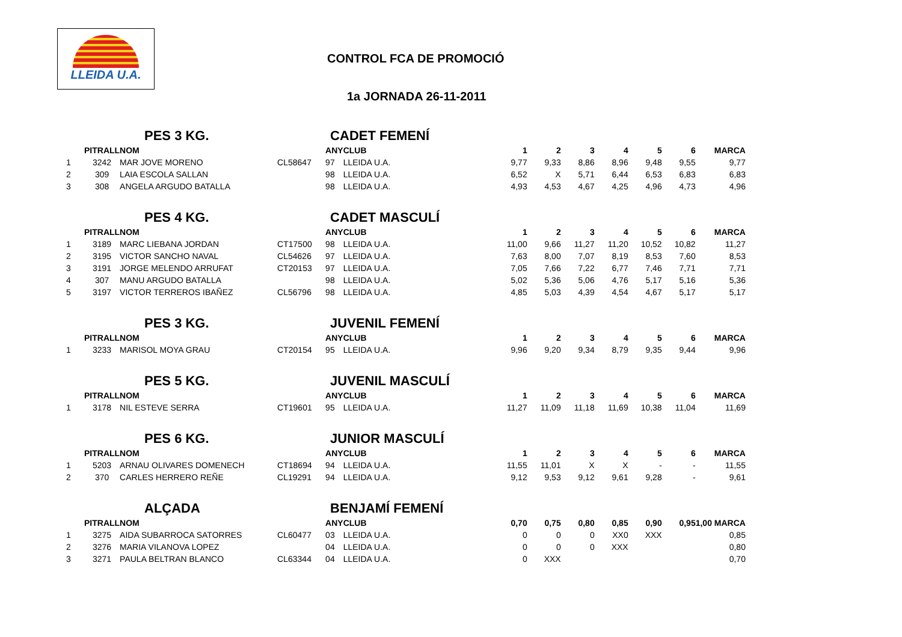LLEIDA U.A.
CONTROL FCA DE PROMOCIÓ
1a JORNADA 26-11-2011
| | PES 3 KG. | | | CADET FEMENÍ | | | | | | | | |
| | PITRALL | NOM | | ANY | CLUB | 1 | 2 | 3 | 4 | 5 | 6 | MARCA |
| 1 | 3242 | MAR JOVE MORENO | CL58647 | 97 | LLEIDA U.A. | 9,77 | 9,33 | 8,86 | 8,96 | 9,48 | 9,55 | 9,77 |
| 2 | 309 | LAIA ESCOLA SALLAN | | 98 | LLEIDA U.A. | 6,52 | X | 5,71 | 6,44 | 6,53 | 6,83 | 6,83 |
| 3 | 308 | ANGELA ARGUDO BATALLA | | 98 | LLEIDA U.A. | 4,93 | 4,53 | 4,67 | 4,25 | 4,96 | 4,73 | 4,96 |
| | PES 4 KG. | | | CADET MASCULÍ | | | | | | | | |
| | PITRALL | NOM | | ANY | CLUB | 1 | 2 | 3 | 4 | 5 | 6 | MARCA |
| 1 | 3189 | MARC LIEBANA JORDAN | CT17500 | 98 | LLEIDA U.A. | 11,00 | 9,66 | 11,27 | 11,20 | 10,52 | 10,82 | 11,27 |
| 2 | 3195 | VICTOR SANCHO NAVAL | CL54626 | 97 | LLEIDA U.A. | 7,63 | 8,00 | 7,07 | 8,19 | 8,53 | 7,60 | 8,53 |
| 3 | 3191 | JORGE MELENDO ARRUFAT | CT20153 | 97 | LLEIDA U.A. | 7,05 | 7,66 | 7,22 | 6,77 | 7,46 | 7,71 | 7,71 |
| 4 | 307 | MANU ARGUDO BATALLA | | 98 | LLEIDA U.A. | 5,02 | 5,36 | 5,06 | 4,76 | 5,17 | 5,16 | 5,36 |
| 5 | 3197 | VICTOR TERREROS IBAÑEZ | CL56796 | 98 | LLEIDA U.A. | 4,85 | 5,03 | 4,39 | 4,54 | 4,67 | 5,17 | 5,17 |
| | PES 3 KG. | | | JUVENIL FEMENÍ | | | | | | | | |
| | PITRALL | NOM | | ANY | CLUB | 1 | 2 | 3 | 4 | 5 | 6 | MARCA |
| 1 | 3233 | MARISOL MOYA GRAU | CT20154 | 95 | LLEIDA U.A. | 9,96 | 9,20 | 9,34 | 8,79 | 9,35 | 9,44 | 9,96 |
| | PES 5 KG. | | | JUVENIL MASCULÍ | | | | | | | | |
| | PITRALL | NOM | | ANY | CLUB | 1 | 2 | 3 | 4 | 5 | 6 | MARCA |
| 1 | 3178 | NIL ESTEVE SERRA | CT19601 | 95 | LLEIDA U.A. | 11,27 | 11,09 | 11,18 | 11,69 | 10,38 | 11,04 | 11,69 |
| | PES 6 KG. | | | JUNIOR MASCULÍ | | | | | | | | |
| | PITRALL | NOM | | ANY | CLUB | 1 | 2 | 3 | 4 | 5 | 6 | MARCA |
| 1 | 5203 | ARNAU OLIVARES DOMENECH | CT18694 | 94 | LLEIDA U.A. | 11,55 | 11,01 | X | X | - | - | 11,55 |
| 2 | 370 | CARLES HERRERO REÑE | CL19291 | 94 | LLEIDA U.A. | 9,12 | 9,53 | 9,12 | 9,61 | 9,28 | - | 9,61 |
| | ALÇADA | | | BENJAMÍ FEMENÍ | | | | | | | | |
| | PITRALL | NOM | | ANY | CLUB | 0,70 | 0,75 | 0,80 | 0,85 | 0,90 | 0,95 | 1,00 MARCA |
| 1 | 3275 | AIDA SUBARROCA SATORRES | CL60477 | 03 | LLEIDA U.A. | 0 | 0 | 0 | XX0 | XXX | | 0,85 |
| 2 | 3276 | MARIA VILANOVA LOPEZ | | 04 | LLEIDA U.A. | 0 | 0 | 0 | XXX | | | 0,80 |
| 3 | 3271 | PAULA BELTRAN BLANCO | CL63344 | 04 | LLEIDA U.A. | 0 | XXX | | | | | 0,70 |